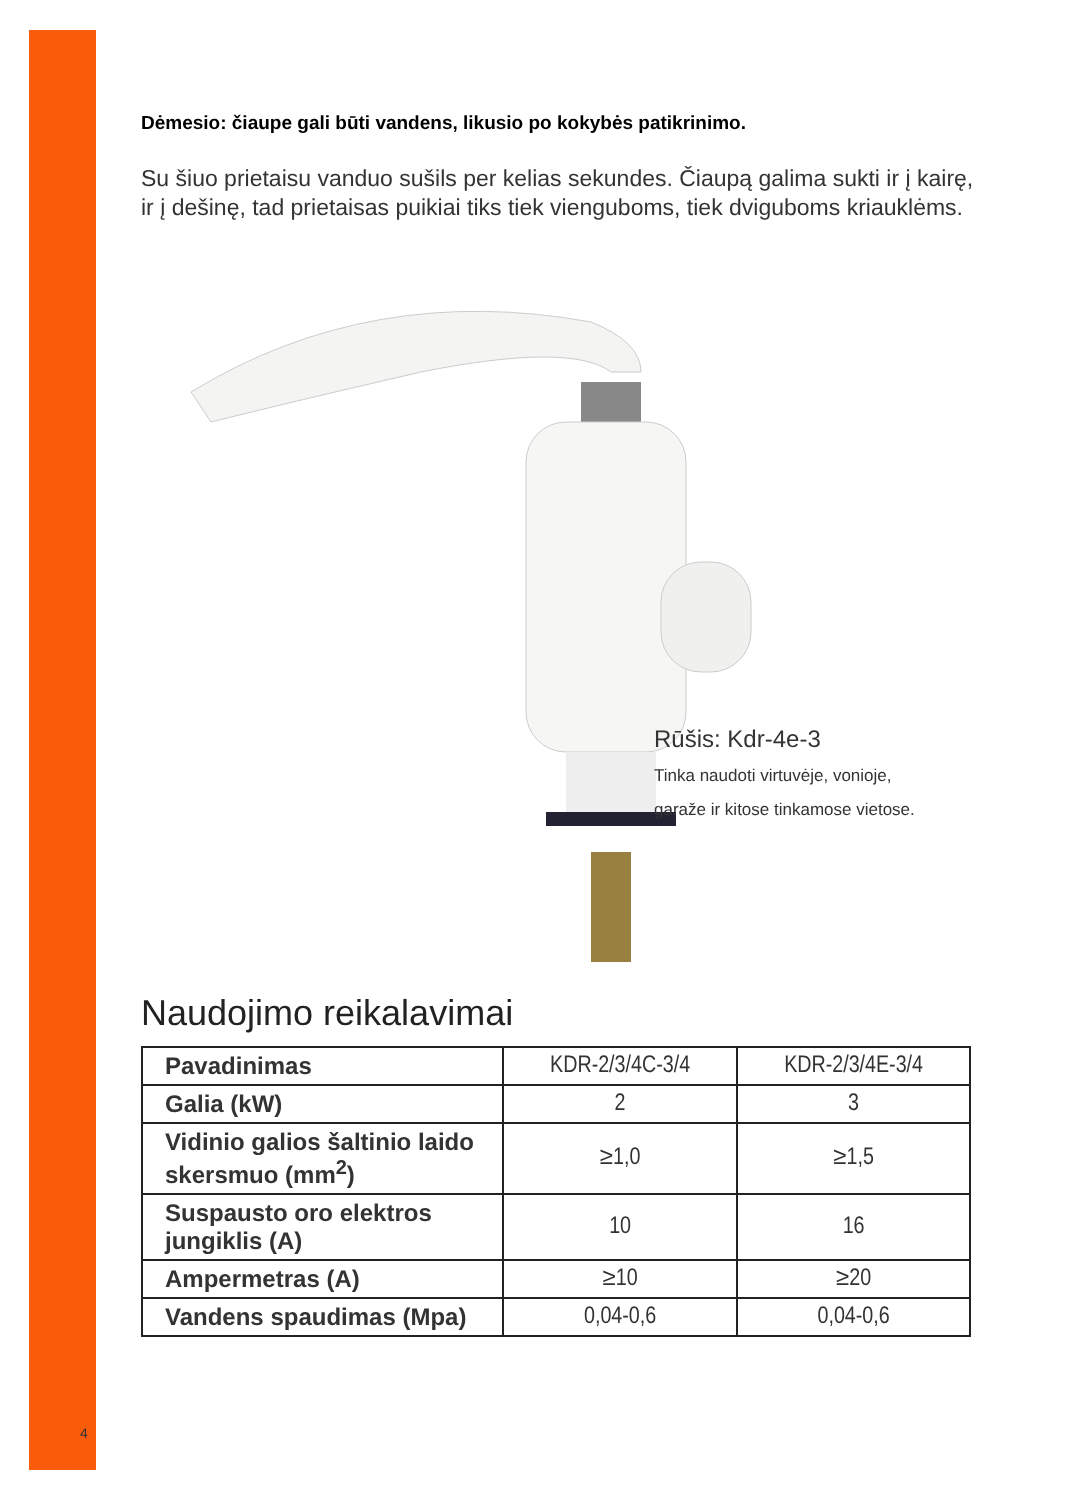Dėmesio: čiaupe gali būti vandens, likusio po kokybės patikrinimo.
Su šiuo prietaisu vanduo sušils per kelias sekundes. Čiaupą galima sukti ir į kairę, ir į dešinę, tad prietaisas puikiai tiks tiek vienguboms, tiek dviguboms kriauklėms.
Rūšis: Kdr-4e-3
Tinka naudoti virtuvėje, vonioje,
garaže ir kitose tinkamose vietose.
Naudojimo reikalavimai
| Pavadinimas | KDR-2/3/4C-3/4 | KDR-2/3/4E-3/4 |
| Galia (kW) | 2 | 3 |
| Vidinio galios šaltinio laido skersmuo (mm<sup>2</sup>) | ≥1,0 | ≥1,5 |
| Suspausto oro elektros jungiklis (A) | 10 | 16 |
| Ampermetras (A) | ≥10 | ≥20 |
| Vandens spaudimas (Mpa) | 0,04-0,6 | 0,04-0,6 |
4